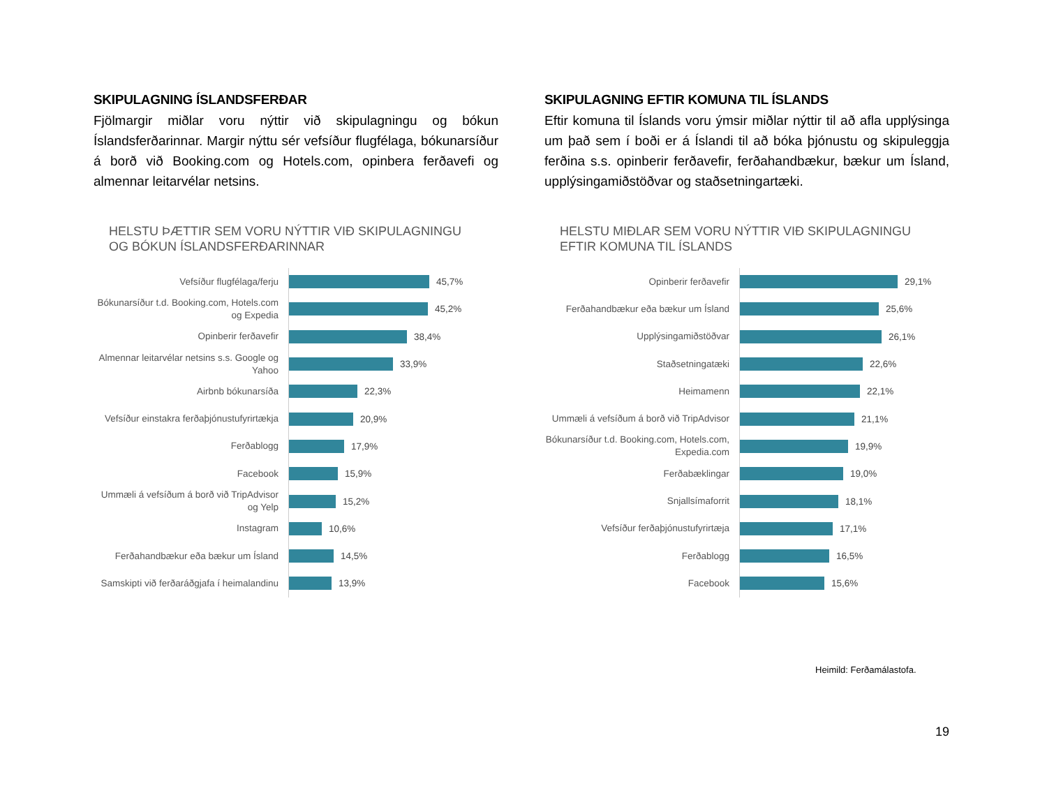SKIPULAGNING ÍSLANDSFERÐAR
Fjölmargir miðlar voru nýttir við skipulagningu og bókun Íslandsferðarinnar. Margir nýttu sér vefsíður flugfélaga, bókunarsíður á borð við Booking.com og Hotels.com, opinbera ferðavefi og almennar leitarvélar netsins.
HELSTU ÞÆTTIR SEM VORU NÝTTIR VIÐ SKIPULAGNINGU
OG BÓKUN ÍSLANDSFERÐARINNAR
Vefsíður flugfélaga/ferju
45,7%
Bókunarsíður t.d. Booking.com, Hotels.com og Expedia
45,2%
Opinberir ferðavefir
38,4%
Almennar leitarvélar netsins s.s. Google og Yahoo
33,9%
Airbnb bókunarsíða
22,3%
Vefsíður einstakra ferðaþjónustufyrirtækja
20,9%
Ferðablogg
17,9%
Facebook
15,9%
Ummæli á vefsíðum á borð við TripAdvisor og Yelp
15,2%
Instagram
10,6%
Ferðahandbækur eða bækur um Ísland
14,5%
Samskipti við ferðaráðgjafa í heimalandinu
13,9%
SKIPULAGNING EFTIR KOMUNA TIL ÍSLANDS
Eftir komuna til Íslands voru ýmsir miðlar nýttir til að afla upplýsinga um það sem í boði er á Íslandi til að bóka þjónustu og skipuleggja ferðina s.s. opinberir ferðavefir, ferðahandbækur, bækur um Ísland, upplýsingamiðstöðvar og staðsetningartæki.
HELSTU MIÐLAR SEM VORU NÝTTIR VIÐ SKIPULAGNINGU
EFTIR KOMUNA TIL ÍSLANDS
Opinberir ferðavefir
29,1%
Ferðahandbækur eða bækur um Ísland
25,6%
Upplýsingamiðstöðvar
26,1%
Staðsetningatæki
22,6%
Heimamenn
22,1%
Ummæli á vefsíðum á borð við TripAdvisor
21,1%
Bókunarsíður t.d. Booking.com, Hotels.com, Expedia.com
19,9%
Ferðabæklingar
19,0%
Snjallsímaforrit
18,1%
Vefsíður ferðaþjónustufyrirtæja
17,1%
Ferðablogg
16,5%
Facebook
15,6%
Heimild: Ferðamálastofa.
19